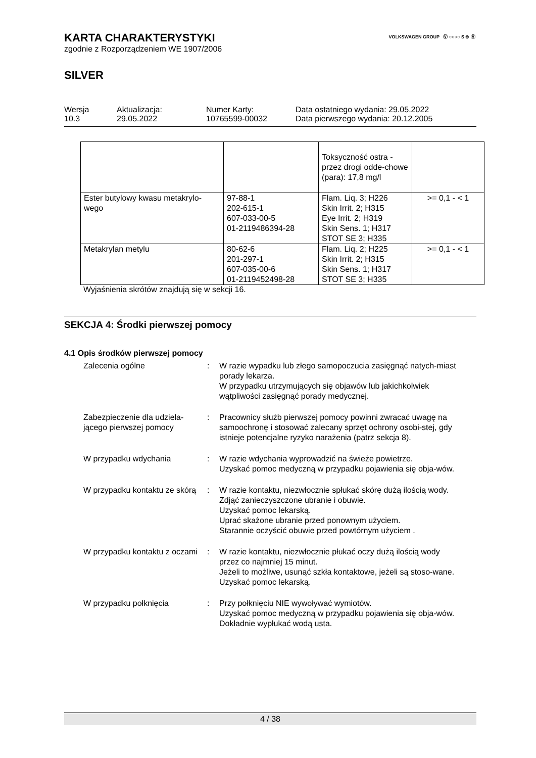VOLKSWAGEN GROUP Ⓥ ○○○○ S ⊛ Ⓥ
KARTA CHARAKTERYSTYKI
zgodnie z Rozporządzeniem WE 1907/2006
SILVER
Wersja
10.3
Aktualizacja:
29.05.2022
Numer Karty:
10765599-00032
Data ostatniego wydania: 29.05.2022
Data pierwszego wydania: 20.12.2005
| | | Toksyczność ostra - przez drogi odde-chowe (para): 17,8 mg/l | |
| Ester butylowy kwasu metakrylo-wego | 97-88-1 202-615-1 607-033-00-5 01-2119486394-28 | Flam. Liq. 3; H226 Skin Irrit. 2; H315 Eye Irrit. 2; H319 Skin Sens. 1; H317 STOT SE 3; H335 | >= 0,1 - < 1 |
| Metakrylan metylu | 80-62-6 201-297-1 607-035-00-6 01-2119452498-28 | Flam. Liq. 2; H225 Skin Irrit. 2; H315 Skin Sens. 1; H317 STOT SE 3; H335 | >= 0,1 - < 1 |
Wyjaśnienia skrótów znajdują się w sekcji 16.
SEKCJA 4: Środki pierwszej pomocy
4.1 Opis środków pierwszej pomocy
Zalecenia ogólne : W razie wypadku lub złego samopoczucia zasięgnąć natych-miast porady lekarza.
W przypadku utrzymujących się objawów lub jakichkolwiek wątpliwości zasięgnąć porady medycznej.
Zabezpieczenie dla udziela-jącego pierwszej pomocy
: Pracownicy służb pierwszej pomocy powinni zwracać uwagę na samoochronę i stosować zalecany sprzęt ochrony osobi-stej, gdy istnieje potencjalne ryzyko narażenia (patrz sekcja 8).
W przypadku wdychania : W razie wdychania wyprowadzić na świeże powietrze.
Uzyskać pomoc medyczną w przypadku pojawienia się obja-wów.
W przypadku kontaktu ze skórą
: W razie kontaktu, niezwłocznie spłukać skórę dużą ilością wody.
Zdjąć zanieczyszczone ubranie i obuwie.
Uzyskać pomoc lekarską.
Uprać skażone ubranie przed ponownym użyciem.
Starannie oczyścić obuwie przed powtórnym użyciem .
W przypadku kontaktu z oczami
: W razie kontaktu, niezwłocznie płukać oczy dużą ilością wody przez co najmniej 15 minut.
Jeżeli to możliwe, usunąć szkła kontaktowe, jeżeli są stoso-wane.
Uzyskać pomoc lekarską.
W przypadku połknięcia : Przy połknięciu NIE wywoływać wymiotów.
Uzyskać pomoc medyczną w przypadku pojawienia się obja-wów.
Dokładnie wypłukać wodą usta.
4 / 38